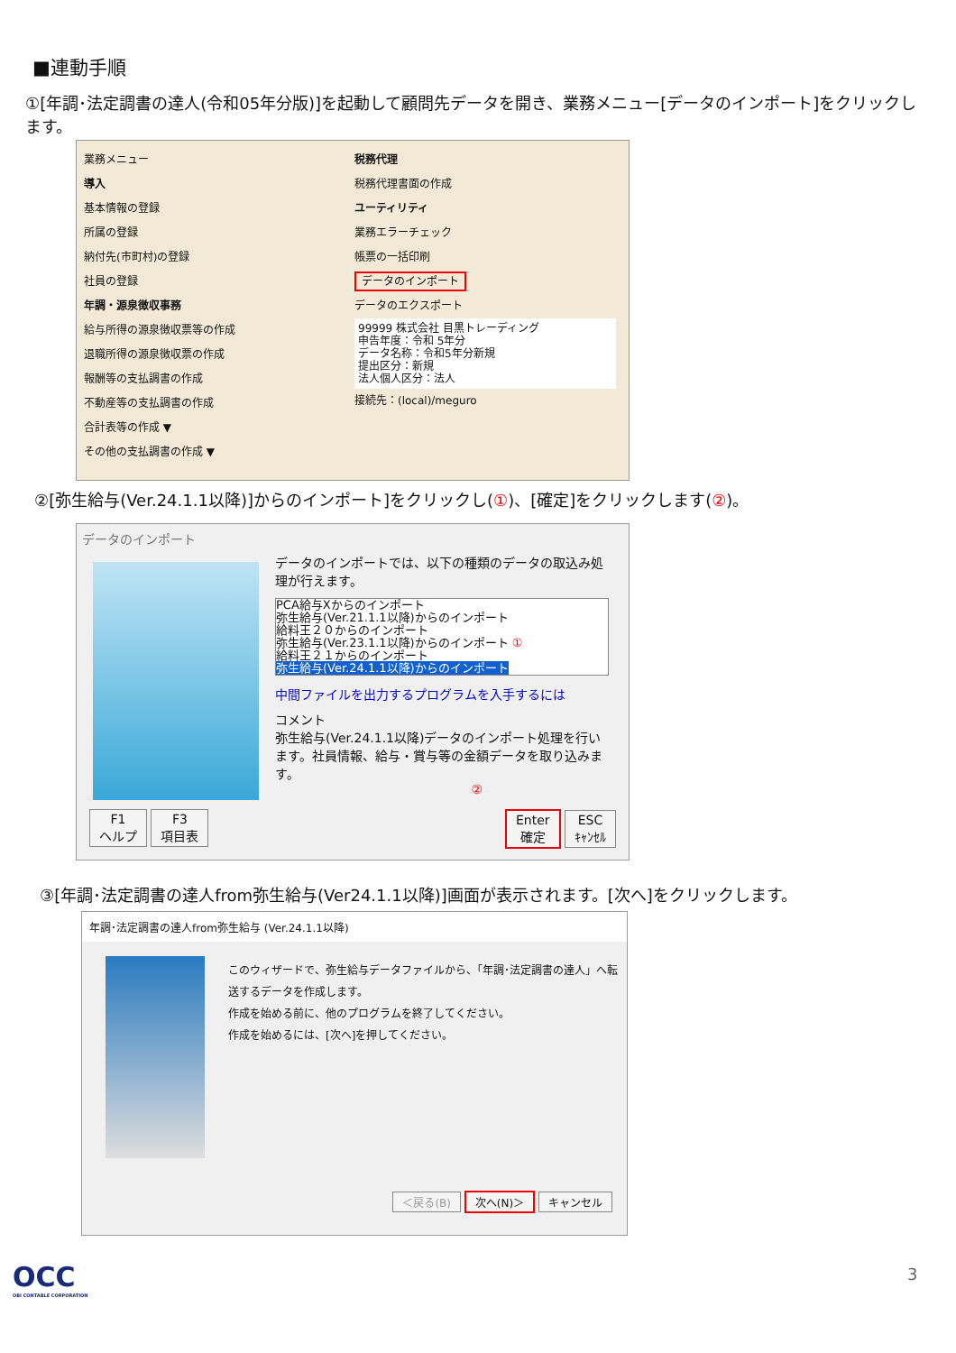■連動手順
①[年調･法定調書の達人(令和05年分版)]を起動して顧問先データを開き、業務メニュー[データのインポート]をクリックします。
業務メニュー
導入
基本情報の登録
所属の登録
納付先(市町村)の登録
社員の登録
年調・源泉徴収事務
給与所得の源泉徴収票等の作成
退職所得の源泉徴収票の作成
報酬等の支払調書の作成
不動産等の支払調書の作成
合計表等の作成 ▼
その他の支払調書の作成 ▼
税務代理
税務代理書面の作成
ユーティリティ
業務エラーチェック
帳票の一括印刷
データのインポート
データのエクスポート
99999 株式会社 目黒トレーディング
申告年度：令和 5年分
データ名称：令和5年分新規
提出区分：新規
法人個人区分：法人
接続先：(local)/meguro
②[弥生給与(Ver.24.1.1以降)]からのインポート]をクリックし(①)、[確定]をクリックします(②)。
データのインポート
データのインポートでは、以下の種類のデータの取込み処理が行えます。
PCA給与Xからのインポート
弥生給与(Ver.21.1.1以降)からのインポート
給料王２０からのインポート
弥生給与(Ver.23.1.1以降)からのインポート ①
給料王２１からのインポート
弥生給与(Ver.24.1.1以降)からのインポート
中間ファイルを出力するプログラムを入手するには
コメント
弥生給与(Ver.24.1.1以降)データのインポート処理を行います。社員情報、給与・賞与等の金額データを取り込みます。
②
F1
ヘルプ F3
項目表 Enter
確定 ESC
ｷｬﾝｾﾙ
③[年調･法定調書の達人from弥生給与(Ver24.1.1以降)]画面が表示されます。[次へ]をクリックします。
年調･法定調書の達人from弥生給与 (Ver.24.1.1以降)
このウィザードで、弥生給与データファイルから、「年調･法定調書の達人」へ転送するデータを作成します。
作成を始める前に、他のプログラムを終了してください。
作成を始めるには、[次へ]を押してください。
＜戻る(B) 次へ(N)＞ キャンセル
OCC
OBI CONTABLE CORPORATION
3